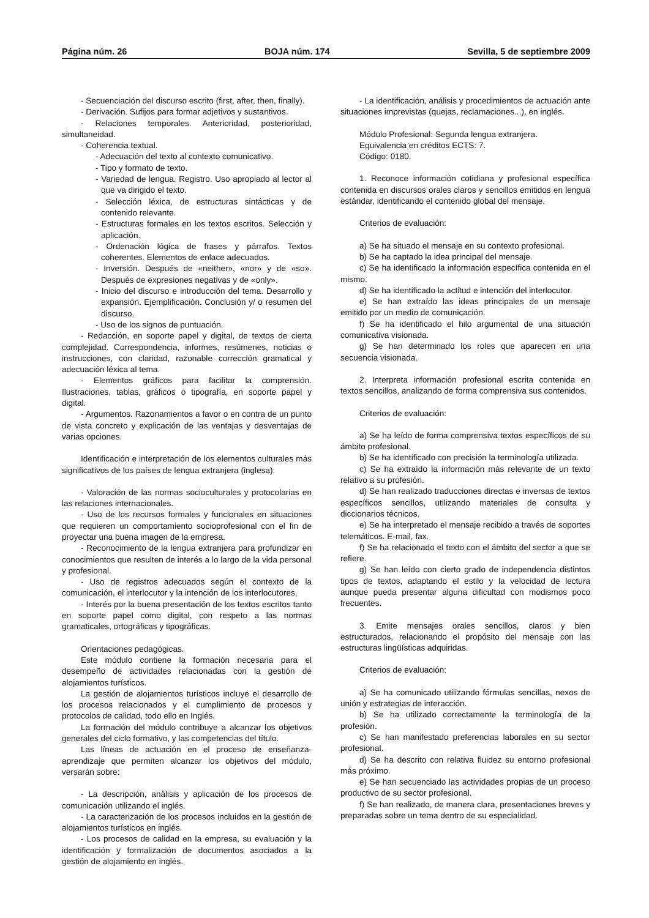Página núm. 26 BOJA núm. 174 Sevilla, 5 de septiembre 2009
- Secuenciación del discurso escrito (first, after, then, finally).
- Derivación. Sufijos para formar adjetivos y sustantivos.
- Relaciones temporales. Anterioridad, posterioridad, simultaneidad.
- Coherencia textual.
- Adecuación del texto al contexto comunicativo.
- Tipo y formato de texto.
- Variedad de lengua. Registro. Uso apropiado al lector al que va dirigido el texto.
- Selección léxica, de estructuras sintácticas y de contenido relevante.
- Estructuras formales en los textos escritos. Selección y aplicación.
- Ordenación lógica de frases y párrafos. Textos coherentes. Elementos de enlace adecuados.
- Inversión. Después de «neither», «nor» y de «so». Después de expresiones negativas y de «only».
- Inicio del discurso e introducción del tema. Desarrollo y expansión. Ejemplificación. Conclusión y/ o resumen del discurso.
- Uso de los signos de puntuación.
- Redacción, en soporte papel y digital, de textos de cierta complejidad. Correspondencia, informes, resúmenes, noticias o instrucciones, con claridad, razonable corrección gramatical y adecuación léxica al tema.
- Elementos gráficos para facilitar la comprensión. Ilustraciones, tablas, gráficos o tipografía, en soporte papel y digital.
- Argumentos. Razonamientos a favor o en contra de un punto de vista concreto y explicación de las ventajas y desventajas de varias opciones.
Identificación e interpretación de los elementos culturales más significativos de los países de lengua extranjera (inglesa):
- Valoración de las normas socioculturales y protocolarias en las relaciones internacionales.
- Uso de los recursos formales y funcionales en situaciones que requieren un comportamiento socioprofesional con el fin de proyectar una buena imagen de la empresa.
- Reconocimiento de la lengua extranjera para profundizar en conocimientos que resulten de interés a lo largo de la vida personal y profesional.
- Uso de registros adecuados según el contexto de la comunicación, el interlocutor y la intención de los interlocutores.
- Interés por la buena presentación de los textos escritos tanto en soporte papel como digital, con respeto a las normas gramaticales, ortográficas y tipográficas.
Orientaciones pedagógicas.
Este módulo contiene la formación necesaria para el desempeño de actividades relacionadas con la gestión de alojamientos turísticos.
La gestión de alojamientos turísticos incluye el desarrollo de los procesos relacionados y el cumplimiento de procesos y protocolos de calidad, todo ello en Inglés.
La formación del módulo contribuye a alcanzar los objetivos generales del ciclo formativo, y las competencias del título.
Las líneas de actuación en el proceso de enseñanza-aprendizaje que permiten alcanzar los objetivos del módulo, versarán sobre:
- La descripción, análisis y aplicación de los procesos de comunicación utilizando el inglés.
- La caracterización de los procesos incluidos en la gestión de alojamientos turísticos en inglés.
- Los procesos de calidad en la empresa, su evaluación y la identificación y formalización de documentos asociados a la gestión de alojamiento en inglés.
- La identificación, análisis y procedimientos de actuación ante situaciones imprevistas (quejas, reclamaciones...), en inglés.
Módulo Profesional: Segunda lengua extranjera.
Equivalencia en créditos ECTS: 7.
Código: 0180.
1. Reconoce información cotidiana y profesional específica contenida en discursos orales claros y sencillos emitidos en lengua estándar, identificando el contenido global del mensaje.
Criterios de evaluación:
a) Se ha situado el mensaje en su contexto profesional.
b) Se ha captado la idea principal del mensaje.
c) Se ha identificado la información específica contenida en el mismo.
d) Se ha identificado la actitud e intención del interlocutor.
e) Se han extraído las ideas principales de un mensaje emitido por un medio de comunicación.
f) Se ha identificado el hilo argumental de una situación comunicativa visionada.
g) Se han determinado los roles que aparecen en una secuencia visionada.
2. Interpreta información profesional escrita contenida en textos sencillos, analizando de forma comprensiva sus contenidos.
Criterios de evaluación:
a) Se ha leído de forma comprensiva textos específicos de su ámbito profesional.
b) Se ha identificado con precisión la terminología utilizada.
c) Se ha extraído la información más relevante de un texto relativo a su profesión.
d) Se han realizado traducciones directas e inversas de textos específicos sencillos, utilizando materiales de consulta y diccionarios técnicos.
e) Se ha interpretado el mensaje recibido a través de soportes telemáticos. E-mail, fax.
f) Se ha relacionado el texto con el ámbito del sector a que se refiere.
g) Se han leído con cierto grado de independencia distintos tipos de textos, adaptando el estilo y la velocidad de lectura aunque pueda presentar alguna dificultad con modismos poco frecuentes.
3. Emite mensajes orales sencillos, claros y bien estructurados, relacionando el propósito del mensaje con las estructuras lingüísticas adquiridas.
Criterios de evaluación:
a) Se ha comunicado utilizando fórmulas sencillas, nexos de unión y estrategias de interacción.
b) Se ha utilizado correctamente la terminología de la profesión.
c) Se han manifestado preferencias laborales en su sector profesional.
d) Se ha descrito con relativa fluidez su entorno profesional más próximo.
e) Se han secuenciado las actividades propias de un proceso productivo de su sector profesional.
f) Se han realizado, de manera clara, presentaciones breves y preparadas sobre un tema dentro de su especialidad.